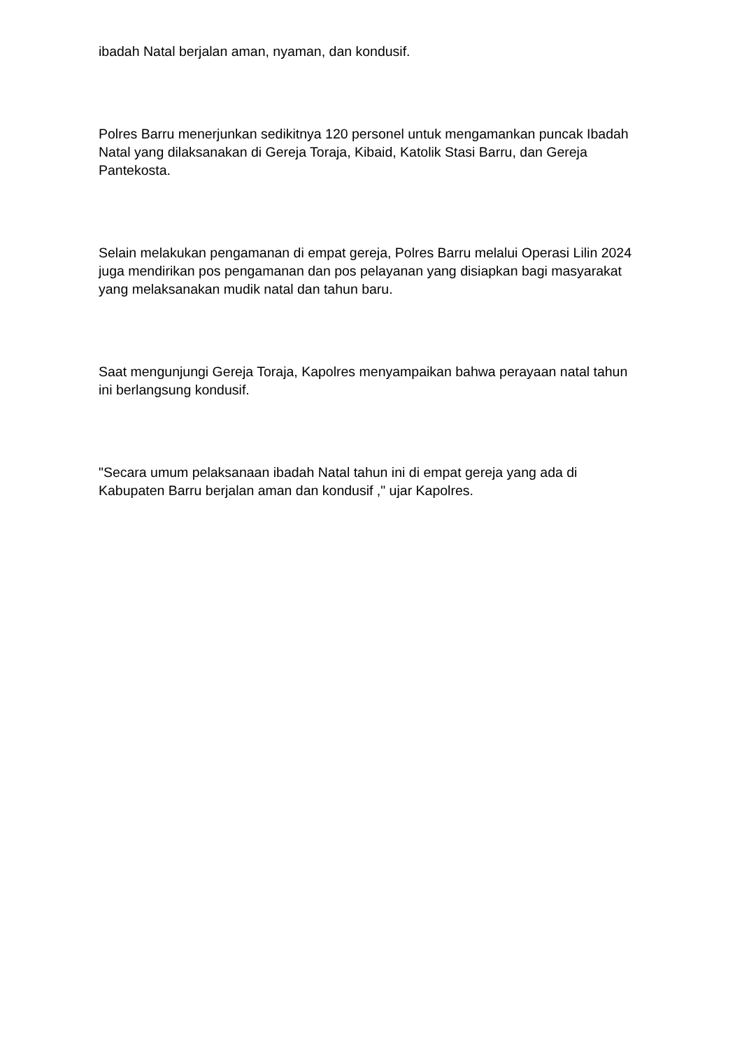ibadah Natal berjalan aman, nyaman, dan kondusif.
Polres Barru menerjunkan sedikitnya 120 personel untuk mengamankan puncak Ibadah Natal yang dilaksanakan di Gereja Toraja, Kibaid, Katolik Stasi Barru, dan Gereja Pantekosta.
Selain melakukan pengamanan di empat gereja, Polres Barru melalui Operasi Lilin 2024 juga mendirikan pos pengamanan dan pos pelayanan yang disiapkan bagi masyarakat yang melaksanakan mudik natal dan tahun baru.
Saat mengunjungi Gereja Toraja, Kapolres menyampaikan bahwa perayaan natal tahun ini berlangsung kondusif.
"Secara umum pelaksanaan ibadah Natal tahun ini di empat gereja yang ada di Kabupaten Barru berjalan aman dan kondusif ," ujar Kapolres.